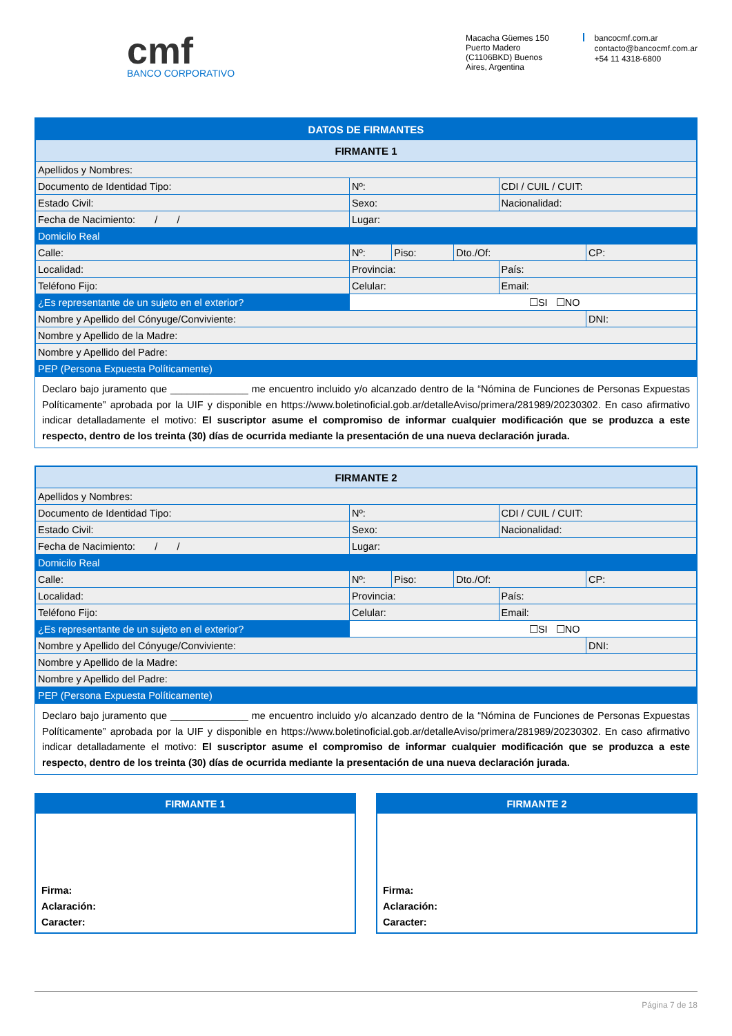cmf
BANCO CORPORATIVO
Macacha Güemes 150
Puerto Madero
(C1106BKD) Buenos
Aires, Argentina
bancocmf.com.ar
contacto@bancocmf.com.ar
+54 11 4318-6800
| DATOS DE FIRMANTES | | | | | |
| FIRMANTE 1 | | | | | |
| Apellidos y Nombres: | | | | | |
| Documento de Identidad Tipo: | Nº: | | | CDI / CUIL / CUIT: | |
| Estado Civil: | Sexo: | | | Nacionalidad: | |
| Fecha de Nacimiento: / / | Lugar: | | | | |
| Domicilo Real | | | | | |
| Calle: | Nº: | Piso: | Dto./Of: | | CP: |
| Localidad: | Provincia: | | | País: | |
| Teléfono Fijo: | Celular: | | | Email: | |
| ¿Es representante de un sujeto en el exterior? | ☐SI ☐NO | | | | |
| Nombre y Apellido del Cónyuge/Conviviente: | | | | | DNI: |
| Nombre y Apellido de la Madre: | | | | | |
| Nombre y Apellido del Padre: | | | | | |
| PEP (Persona Expuesta Políticamente) | | | | | |
Declaro bajo juramento que ______________ me encuentro incluido y/o alcanzado dentro de la “Nómina de Funciones de Personas Expuestas Políticamente” aprobada por la UIF y disponible en https://www.boletinoficial.gob.ar/detalleAviso/primera/281989/20230302. En caso afirmativo indicar detalladamente el motivo: El suscriptor asume el compromiso de informar cualquier modificación que se produzca a este respecto, dentro de los treinta (30) días de ocurrida mediante la presentación de una nueva declaración jurada.
| FIRMANTE 2 | | | | | |
| Apellidos y Nombres: | | | | | |
| Documento de Identidad Tipo: | Nº: | | | CDI / CUIL / CUIT: | |
| Estado Civil: | Sexo: | | | Nacionalidad: | |
| Fecha de Nacimiento: / / | Lugar: | | | | |
| Domicilo Real | | | | | |
| Calle: | Nº: | Piso: | Dto./Of: | | CP: |
| Localidad: | Provincia: | | | País: | |
| Teléfono Fijo: | Celular: | | | Email: | |
| ¿Es representante de un sujeto en el exterior? | ☐SI ☐NO | | | | |
| Nombre y Apellido del Cónyuge/Conviviente: | | | | | DNI: |
| Nombre y Apellido de la Madre: | | | | | |
| Nombre y Apellido del Padre: | | | | | |
| PEP (Persona Expuesta Políticamente) | | | | | |
Declaro bajo juramento que ______________ me encuentro incluido y/o alcanzado dentro de la “Nómina de Funciones de Personas Expuestas Políticamente” aprobada por la UIF y disponible en https://www.boletinoficial.gob.ar/detalleAviso/primera/281989/20230302. En caso afirmativo indicar detalladamente el motivo: El suscriptor asume el compromiso de informar cualquier modificación que se produzca a este respecto, dentro de los treinta (30) días de ocurrida mediante la presentación de una nueva declaración jurada.
FIRMANTE 1
Firma:
Aclaración:
Caracter:
FIRMANTE 2
Firma:
Aclaración:
Caracter:
Página 7 de 18